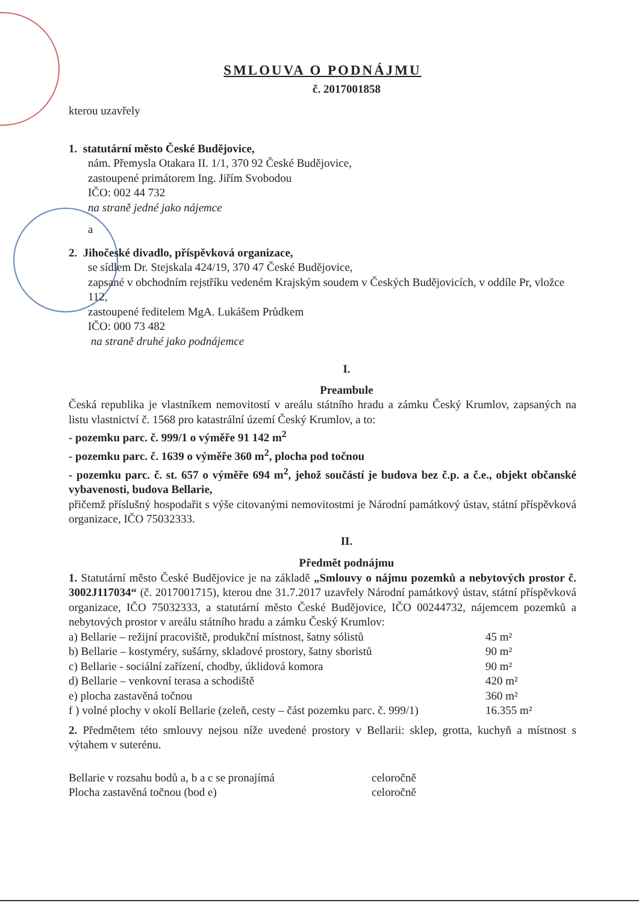SMLOUVA O PODNÁJMU
č. 2017001858
kterou uzavřely
1. statutární město České Budějovice,
nám. Přemysla Otakara II. 1/1, 370 92 České Budějovice,
zastoupené primátorem Ing. Jiřím Svobodou
IČO: 002 44 732
na straně jedné jako nájemce
a
2. Jihočeské divadlo, příspěvková organizace,
se sídlem Dr. Stejskala 424/19, 370 47 České Budějovice,
zapsané v obchodním rejstříku vedeném Krajským soudem v Českých Budějovicích, v oddíle Pr, vložce 112,
zastoupené ředitelem MgA. Lukášem Průdkem
IČO: 000 73 482
na straně druhé jako podnájemce
I.
Preambule
Česká republika je vlastníkem nemovitostí v areálu státního hradu a zámku Český Krumlov, zapsaných na listu vlastnictví č. 1568 pro katastrální území Český Krumlov, a to:
- pozemku parc. č. 999/1 o výměře 91 142 m<sup>2</sup>
- pozemku parc. č. 1639 o výměře 360 m<sup>2</sup>, plocha pod točnou
- pozemku parc. č. st. 657 o výměře 694 m<sup>2</sup>, jehož součástí je budova bez č.p. a č.e., objekt občanské vybavenosti, budova Bellarie,
přičemž příslušný hospodařit s výše citovanými nemovitostmi je Národní památkový ústav, státní příspěvková organizace, IČO 75032333.
II.
Předmět podnájmu
1. Statutární město České Budějovice je na základě „Smlouvy o nájmu pozemků a nebytových prostor č. 3002J117034“ (č. 2017001715), kterou dne 31.7.2017 uzavřely Národní památkový ústav, státní příspěvková organizace, IČO 75032333, a statutární město České Budějovice, IČO 00244732, nájemcem pozemků a nebytových prostor v areálu státního hradu a zámku Český Krumlov:
| a) Bellarie – režijní pracoviště, produkční místnost, šatny sólistů | 45 m² |
| b) Bellarie – kostyméry, sušárny, skladové prostory, šatny sboristů | 90 m² |
| c) Bellarie - sociální zařízení, chodby, úklidová komora | 90 m² |
| d) Bellarie – venkovní terasa a schodiště | 420 m² |
| e) plocha zastavěná točnou | 360 m² |
| f ) volné plochy v okolí Bellarie (zeleň, cesty – část pozemku parc. č. 999/1) | 16.355 m² |
2. Předmětem této smlouvy nejsou níže uvedené prostory v Bellarii: sklep, grotta, kuchyň a místnost s výtahem v suterénu.
| Bellarie v rozsahu bodů a, b a c se pronajímá | celoročně |
| Plocha zastavěná točnou (bod e) | celoročně |